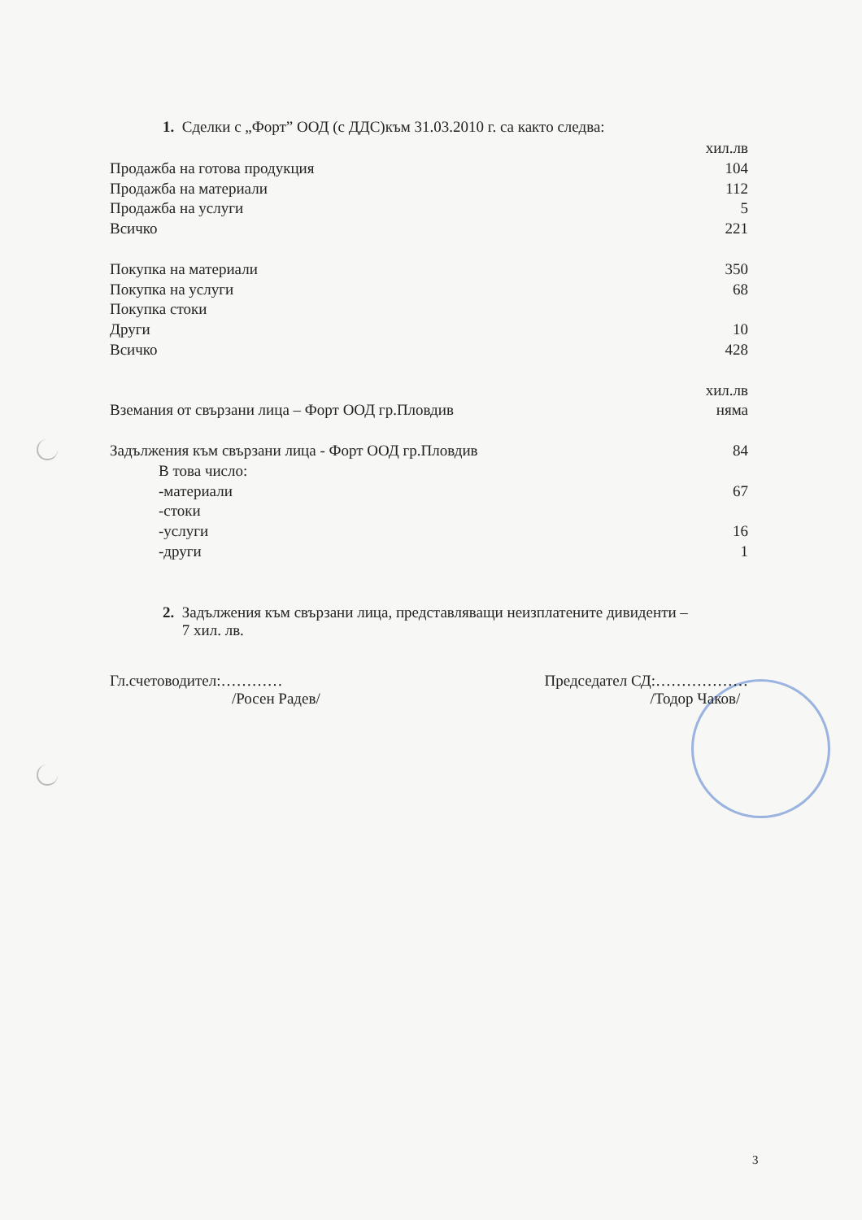1. Сделки с „Форт” ООД (с ДДС)към 31.03.2010 г. са както следва:
| | хил.лв |
| Продажба на готова продукция | 104 |
| Продажба на материали | 112 |
| Продажба на услуги | 5 |
| Всичко | 221 |
| Покупка на материали | 350 |
| Покупка на услуги | 68 |
| Покупка стоки | |
| Други | 10 |
| Всичко | 428 |
| | хил.лв |
| Вземания от свързани лица – Форт ООД гр.Пловдив | няма |
| Задължения към свързани лица - Форт ООД гр.Пловдив | 84 |
| В това число: | |
| -материали | 67 |
| -стоки | |
| -услуги | 16 |
| -други | 1 |
2. Задължения към свързани лица, представляващи неизплатените дивиденти –
7 хил. лв.
Гл.счетоводител:…………
/Росен Радев/
Председател СД:………………
/Тодор Чаков/
3